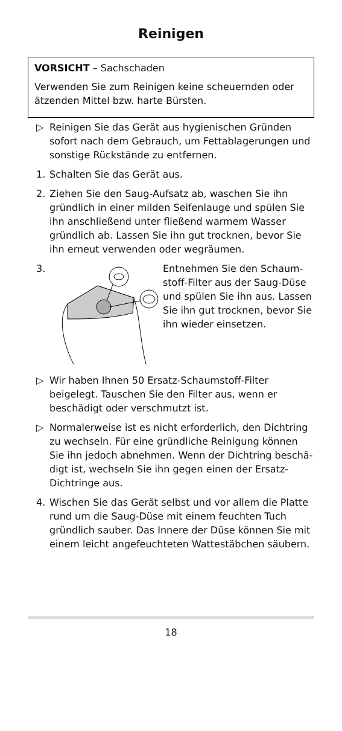Reinigen
VORSICHT – Sachschaden
Verwenden Sie zum Reinigen keine scheuernden oder ätzenden Mittel bzw. harte Bürsten.
▷ Reinigen Sie das Gerät aus hygienischen Gründen sofort nach dem Gebrauch, um Fettablagerungen und sonstige Rückstände zu entfernen.
1. Schalten Sie das Gerät aus.
2. Ziehen Sie den Saug-Aufsatz ab, waschen Sie ihn gründlich in einer milden Seifenlauge und spülen Sie ihn anschließend unter fließend warmem Wasser gründlich ab. Lassen Sie ihn gut trocknen, bevor Sie ihn erneut verwenden oder wegräumen.
3. Entnehmen Sie den Schaum­stoff-Filter aus der Saug-Düse und spülen Sie ihn aus. Lassen Sie ihn gut trocknen, bevor Sie ihn wieder einset­zen.
▷ Wir haben Ihnen 50 Ersatz-Schaumstoff-Filter beigelegt. Tauschen Sie den Filter aus, wenn er beschädigt oder verschmutzt ist.
▷ Normalerweise ist es nicht erforderlich, den Dichtring zu wechseln. Für eine gründliche Reinigung können Sie ihn jedoch abnehmen. Wenn der Dichtring beschä­digt ist, wechseln Sie ihn gegen einen der Ersatz-Dichtringe aus.
4. Wischen Sie das Gerät selbst und vor allem die Platte rund um die Saug-Düse mit einem feuchten Tuch gründlich sauber. Das Innere der Düse können Sie mit einem leicht angefeuchteten Wattestäbchen säubern.
18